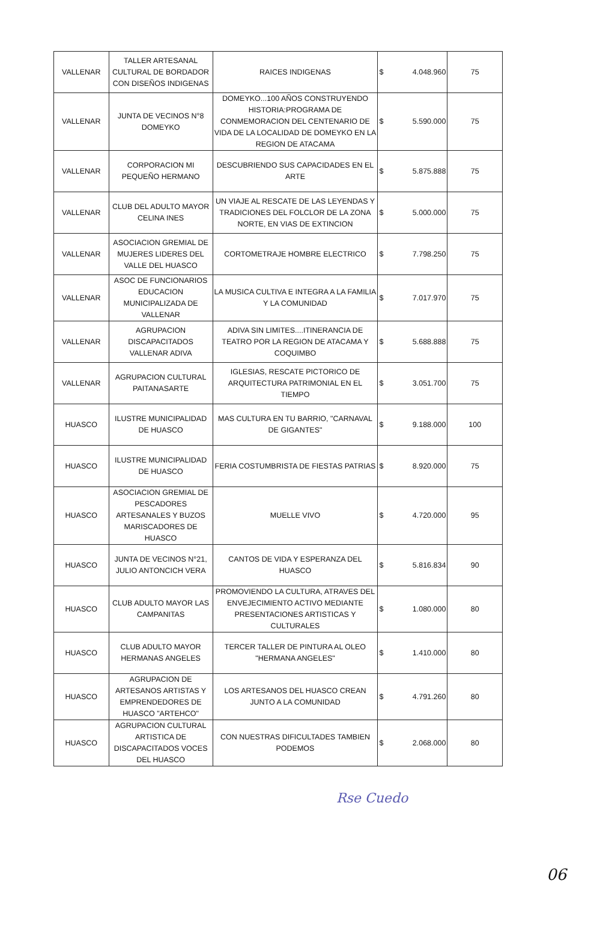| VALLENAR | TALLER ARTESANAL CULTURAL DE BORDADOR CON DISEÑOS INDIGENAS | RAICES INDIGENAS | $ | 4.048.960 | 75 |
| VALLENAR | JUNTA DE VECINOS N°8 DOMEYKO | DOMEYKO...100 AÑOS CONSTRUYENDO HISTORIA:PROGRAMA DE CONMEMORACION DEL CENTENARIO DE VIDA DE LA LOCALIDAD DE DOMEYKO EN LA REGION DE ATACAMA | $ | 5.590.000 | 75 |
| VALLENAR | CORPORACION MI PEQUEÑO HERMANO | DESCUBRIENDO SUS CAPACIDADES EN EL ARTE | $ | 5.875.888 | 75 |
| VALLENAR | CLUB DEL ADULTO MAYOR CELINA INES | UN VIAJE AL RESCATE DE LAS LEYENDAS Y TRADICIONES DEL FOLCLOR DE LA ZONA NORTE, EN VIAS DE EXTINCION | $ | 5.000.000 | 75 |
| VALLENAR | ASOCIACION GREMIAL DE MUJERES LIDERES DEL VALLE DEL HUASCO | CORTOMETRAJE HOMBRE ELECTRICO | $ | 7.798.250 | 75 |
| VALLENAR | ASOC DE FUNCIONARIOS EDUCACION MUNICIPALIZADA DE VALLENAR | LA MUSICA CULTIVA E INTEGRA A LA FAMILIA Y LA COMUNIDAD | $ | 7.017.970 | 75 |
| VALLENAR | AGRUPACION DISCAPACITADOS VALLENAR ADIVA | ADIVA SIN LIMITES....ITINERANCIA DE TEATRO POR LA REGION DE ATACAMA Y COQUIMBO | $ | 5.688.888 | 75 |
| VALLENAR | AGRUPACION CULTURAL PAITANASARTE | IGLESIAS, RESCATE PICTORICO DE ARQUITECTURA PATRIMONIAL EN EL TIEMPO | $ | 3.051.700 | 75 |
| HUASCO | ILUSTRE MUNICIPALIDAD DE HUASCO | MAS CULTURA EN TU BARRIO, "CARNAVAL DE GIGANTES" | $ | 9.188.000 | 100 |
| HUASCO | ILUSTRE MUNICIPALIDAD DE HUASCO | FERIA COSTUMBRISTA DE FIESTAS PATRIAS | $ | 8.920.000 | 75 |
| HUASCO | ASOCIACION GREMIAL DE PESCADORES ARTESANALES Y BUZOS MARISCADORES DE HUASCO | MUELLE VIVO | $ | 4.720.000 | 95 |
| HUASCO | JUNTA DE VECINOS N°21, JULIO ANTONCICH VERA | CANTOS DE VIDA Y ESPERANZA DEL HUASCO | $ | 5.816.834 | 90 |
| HUASCO | CLUB ADULTO MAYOR LAS CAMPANITAS | PROMOVIENDO LA CULTURA, ATRAVES DEL ENVEJECIMIENTO ACTIVO MEDIANTE PRESENTACIONES ARTISTICAS Y CULTURALES | $ | 1.080.000 | 80 |
| HUASCO | CLUB ADULTO MAYOR HERMANAS ANGELES | TERCER TALLER DE PINTURA AL OLEO "HERMANA ANGELES" | $ | 1.410.000 | 80 |
| HUASCO | AGRUPACION DE ARTESANOS ARTISTAS Y EMPRENDEDORES DE HUASCO "ARTEHCO" | LOS ARTESANOS DEL HUASCO CREAN JUNTO A LA COMUNIDAD | $ | 4.791.260 | 80 |
| HUASCO | AGRUPACION CULTURAL ARTISTICA DE DISCAPACITADOS VOCES DEL HUASCO | CON NUESTRAS DIFICULTADES TAMBIEN PODEMOS | $ | 2.068.000 | 80 |
Rse Cuedo
06